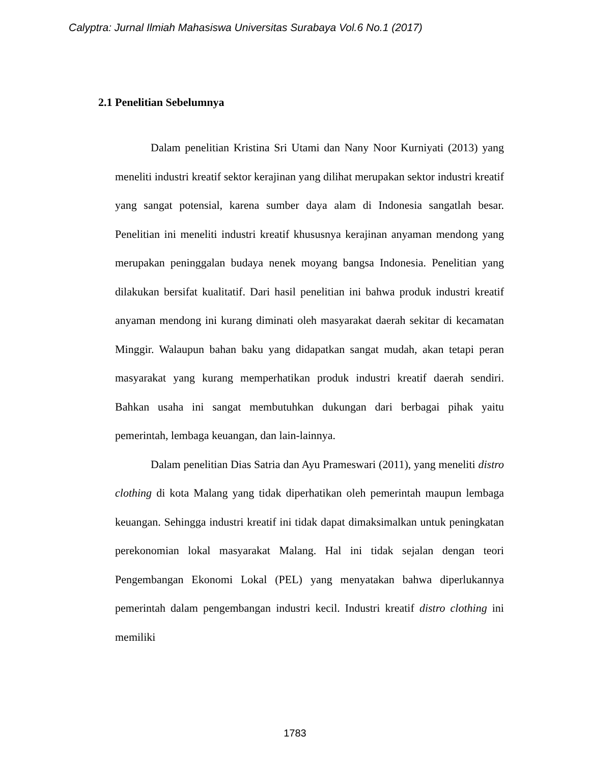Calyptra: Jurnal Ilmiah Mahasiswa Universitas Surabaya Vol.6 No.1 (2017)
2.1 Penelitian Sebelumnya
Dalam penelitian Kristina Sri Utami dan Nany Noor Kurniyati (2013) yang meneliti industri kreatif sektor kerajinan yang dilihat merupakan sektor industri kreatif yang sangat potensial, karena sumber daya alam di Indonesia sangatlah besar. Penelitian ini meneliti industri kreatif khususnya kerajinan anyaman mendong yang merupakan peninggalan budaya nenek moyang bangsa Indonesia. Penelitian yang dilakukan bersifat kualitatif. Dari hasil penelitian ini bahwa produk industri kreatif anyaman mendong ini kurang diminati oleh masyarakat daerah sekitar di kecamatan Minggir. Walaupun bahan baku yang didapatkan sangat mudah, akan tetapi peran masyarakat yang kurang memperhatikan produk industri kreatif daerah sendiri. Bahkan usaha ini sangat membutuhkan dukungan dari berbagai pihak yaitu pemerintah, lembaga keuangan, dan lain-lainnya.
Dalam penelitian Dias Satria dan Ayu Prameswari (2011), yang meneliti distro clothing di kota Malang yang tidak diperhatikan oleh pemerintah maupun lembaga keuangan. Sehingga industri kreatif ini tidak dapat dimaksimalkan untuk peningkatan perekonomian lokal masyarakat Malang. Hal ini tidak sejalan dengan teori Pengembangan Ekonomi Lokal (PEL) yang menyatakan bahwa diperlukannya pemerintah dalam pengembangan industri kecil. Industri kreatif distro clothing ini memiliki
1783